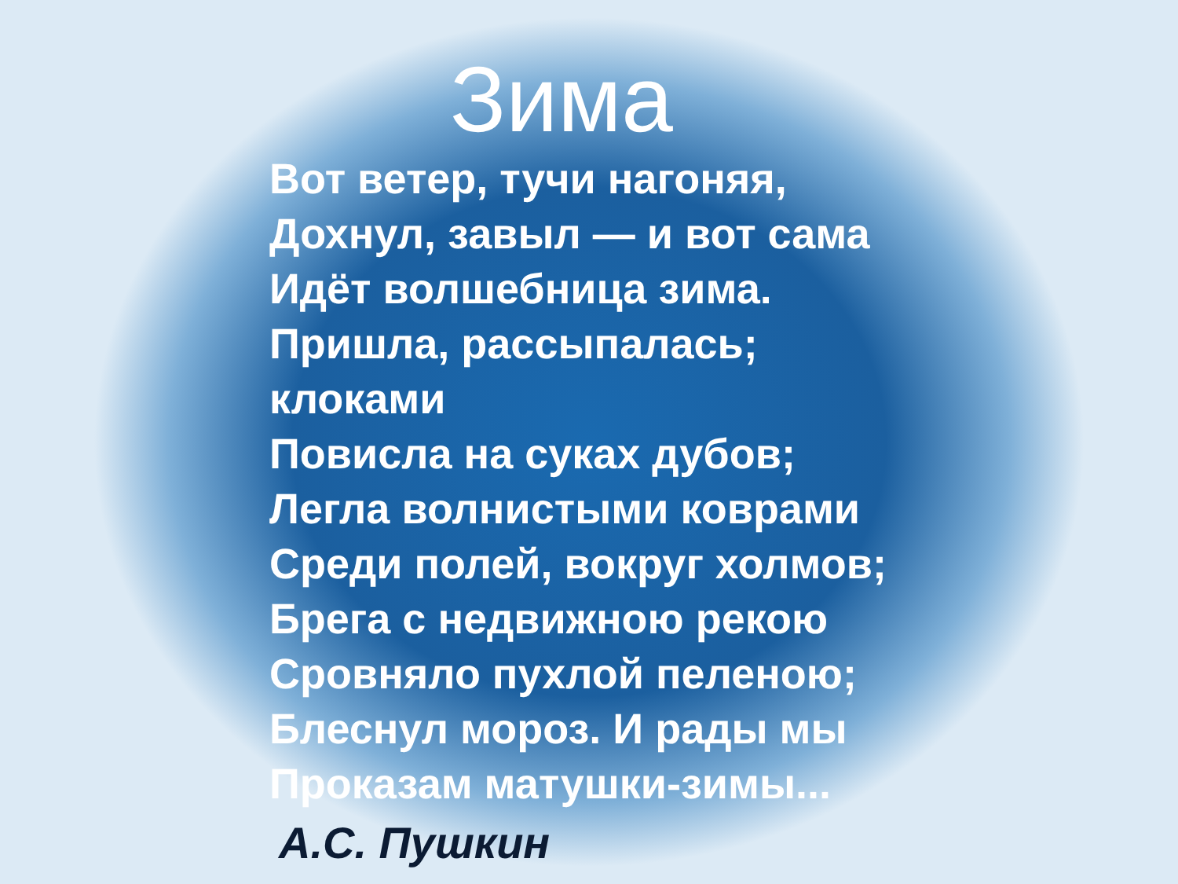Зима
Вот ветер, тучи нагоняя,
Дохнул, завыл — и вот сама
Идёт волшебница зима.
Пришла, рассыпалась;
клоками
Повисла на суках дубов;
Легла волнистыми коврами
Среди полей, вокруг холмов;
Брега с недвижною рекою
Сровняло пухлой пеленою;
Блеснул мороз. И рады мы
Проказам матушки-зимы...
А.С. Пушкин